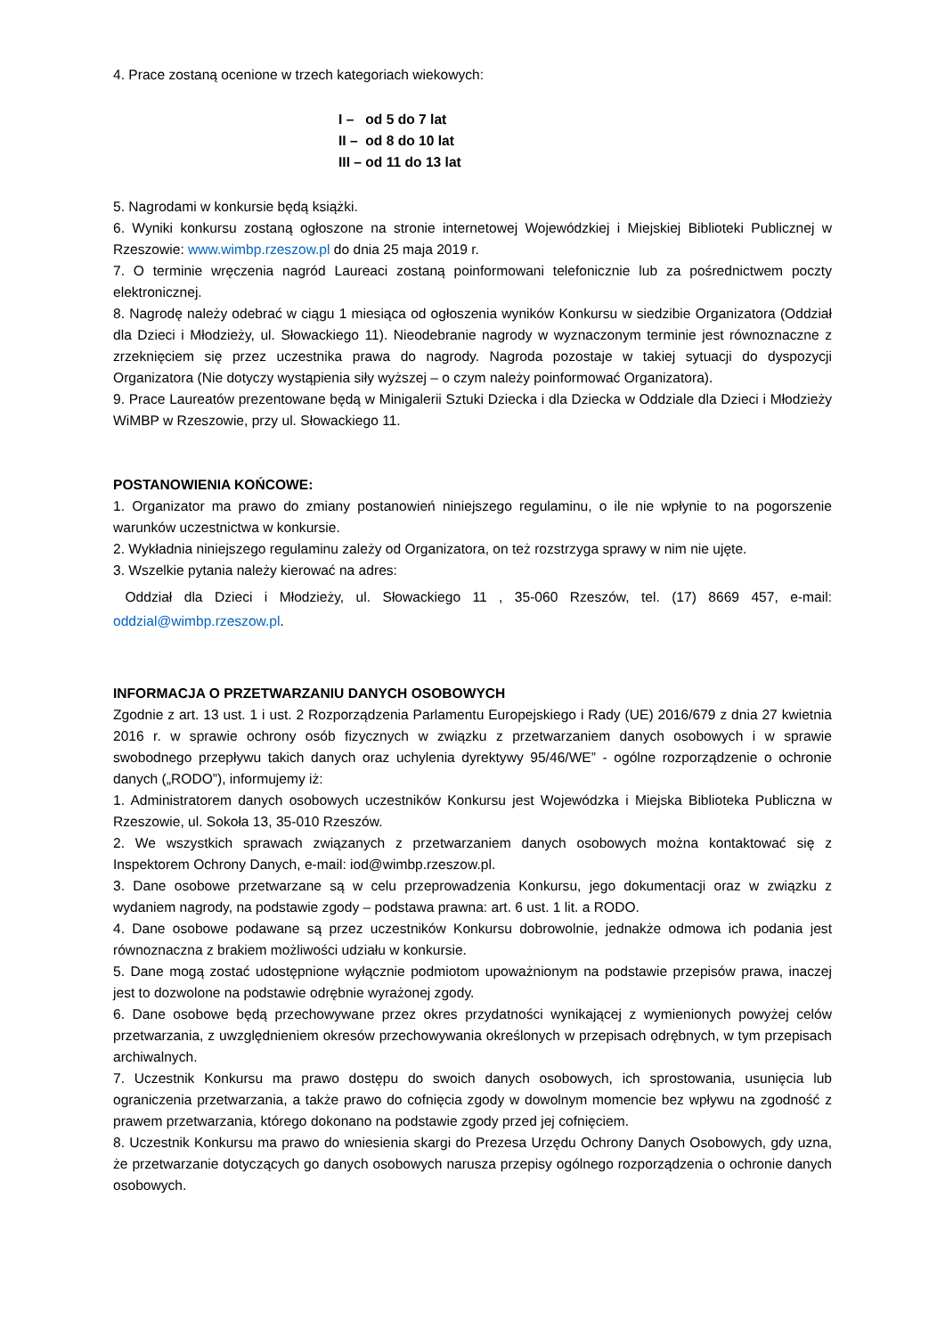4. Prace zostaną ocenione w trzech kategoriach wiekowych:
I – od 5 do 7 lat
II – od 8 do 10 lat
III – od 11 do 13 lat
5. Nagrodami w konkursie będą książki.
6. Wyniki konkursu zostaną ogłoszone na stronie internetowej Wojewódzkiej i Miejskiej Biblioteki Publicznej w Rzeszowie: www.wimbp.rzeszow.pl do dnia 25 maja 2019 r.
7. O terminie wręczenia nagród Laureaci zostaną poinformowani telefonicznie lub za pośrednictwem poczty elektronicznej.
8. Nagrodę należy odebrać w ciągu 1 miesiąca od ogłoszenia wyników Konkursu w siedzibie Organizatora (Oddział dla Dzieci i Młodzieży, ul. Słowackiego 11). Nieodebranie nagrody w wyznaczonym terminie jest równoznaczne z zrzeknięciem się przez uczestnika prawa do nagrody. Nagroda pozostaje w takiej sytuacji do dyspozycji Organizatora (Nie dotyczy wystąpienia siły wyższej – o czym należy poinformować Organizatora).
9. Prace Laureatów prezentowane będą w Minigalerii Sztuki Dziecka i dla Dziecka w Oddziale dla Dzieci i Młodzieży WiMBP w Rzeszowie, przy ul. Słowackiego 11.
POSTANOWIENIA KOŃCOWE:
1. Organizator ma prawo do zmiany postanowień niniejszego regulaminu, o ile nie wpłynie to na pogorszenie warunków uczestnictwa w konkursie.
2. Wykładnia niniejszego regulaminu zależy od Organizatora, on też rozstrzyga sprawy w nim nie ujęte.
3. Wszelkie pytania należy kierować na adres:
Oddział dla Dzieci i Młodzieży, ul. Słowackiego 11 , 35-060 Rzeszów, tel. (17) 8669 457, e-mail: oddzial@wimbp.rzeszow.pl.
INFORMACJA O PRZETWARZANIU DANYCH OSOBOWYCH
Zgodnie z art. 13 ust. 1 i ust. 2 Rozporządzenia Parlamentu Europejskiego i Rady (UE) 2016/679 z dnia 27 kwietnia 2016 r. w sprawie ochrony osób fizycznych w związku z przetwarzaniem danych osobowych i w sprawie swobodnego przepływu takich danych oraz uchylenia dyrektywy 95/46/WE” - ogólne rozporządzenie o ochronie danych („RODO”), informujemy iż:
1. Administratorem danych osobowych uczestników Konkursu jest Wojewódzka i Miejska Biblioteka Publiczna w Rzeszowie, ul. Sokoła 13, 35-010 Rzeszów.
2. We wszystkich sprawach związanych z przetwarzaniem danych osobowych można kontaktować się z Inspektorem Ochrony Danych, e-mail: iod@wimbp.rzeszow.pl.
3. Dane osobowe przetwarzane są w celu przeprowadzenia Konkursu, jego dokumentacji oraz w związku z wydaniem nagrody, na podstawie zgody – podstawa prawna: art. 6 ust. 1 lit. a RODO.
4. Dane osobowe podawane są przez uczestników Konkursu dobrowolnie, jednakże odmowa ich podania jest równoznaczna z brakiem możliwości udziału w konkursie.
5. Dane mogą zostać udostępnione wyłącznie podmiotom upoważnionym na podstawie przepisów prawa, inaczej jest to dozwolone na podstawie odrębnie wyrażonej zgody.
6. Dane osobowe będą przechowywane przez okres przydatności wynikającej z wymienionych powyżej celów przetwarzania, z uwzględnieniem okresów przechowywania określonych w przepisach odrębnych, w tym przepisach archiwalnych.
7. Uczestnik Konkursu ma prawo dostępu do swoich danych osobowych, ich sprostowania, usunięcia lub ograniczenia przetwarzania, a także prawo do cofnięcia zgody w dowolnym momencie bez wpływu na zgodność z prawem przetwarzania, którego dokonano na podstawie zgody przed jej cofnięciem.
8. Uczestnik Konkursu ma prawo do wniesienia skargi do Prezesa Urzędu Ochrony Danych Osobowych, gdy uzna, że przetwarzanie dotyczących go danych osobowych narusza przepisy ogólnego rozporządzenia o ochronie danych osobowych.